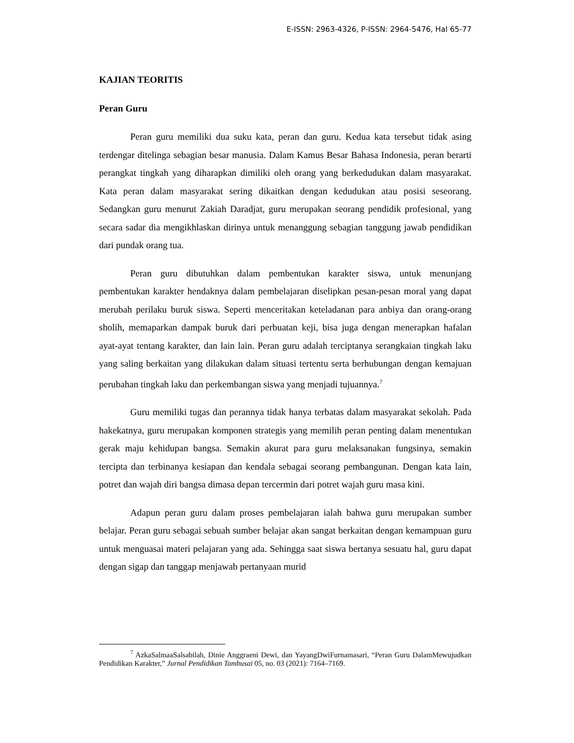E-ISSN: 2963-4326, P-ISSN: 2964-5476, Hal 65-77
KAJIAN TEORITIS
Peran Guru
Peran guru memiliki dua suku kata, peran dan guru. Kedua kata tersebut tidak asing terdengar ditelinga sebagian besar manusia. Dalam Kamus Besar Bahasa Indonesia, peran berarti perangkat tingkah yang diharapkan dimiliki oleh orang yang berkedudukan dalam masyarakat. Kata peran dalam masyarakat sering dikaitkan dengan kedudukan atau posisi seseorang. Sedangkan guru menurut Zakiah Daradjat, guru merupakan seorang pendidik profesional, yang secara sadar dia mengikhlaskan dirinya untuk menanggung sebagian tanggung jawab pendidikan dari pundak orang tua.
Peran guru dibutuhkan dalam pembentukan karakter siswa, untuk menunjang pembentukan karakter hendaknya dalam pembelajaran diselipkan pesan-pesan moral yang dapat merubah perilaku buruk siswa. Seperti menceritakan keteladanan para anbiya dan orang-orang sholih, memaparkan dampak buruk dari perbuatan keji, bisa juga dengan menerapkan hafalan ayat-ayat tentang karakter, dan lain lain. Peran guru adalah terciptanya serangkaian tingkah laku yang saling berkaitan yang dilakukan dalam situasi tertentu serta berhubungan dengan kemajuan perubahan tingkah laku dan perkembangan siswa yang menjadi tujuannya.<sup>7</sup>
Guru memiliki tugas dan perannya tidak hanya terbatas dalam masyarakat sekolah. Pada hakekatnya, guru merupakan komponen strategis yang memilih peran penting dalam menentukan gerak maju kehidupan bangsa. Semakin akurat para guru melaksanakan fungsinya, semakin tercipta dan terbinanya kesiapan dan kendala sebagai seorang pembangunan. Dengan kata lain, potret dan wajah diri bangsa dimasa depan tercermin dari potret wajah guru masa kini.
Adapun peran guru dalam proses pembelajaran ialah bahwa guru merupakan sumber belajar. Peran guru sebagai sebuah sumber belajar akan sangat berkaitan dengan kemampuan guru untuk menguasai materi pelajaran yang ada. Sehingga saat siswa bertanya sesuatu hal, guru dapat dengan sigap dan tanggap menjawab pertanyaan murid
<sup>7</sup> AzkaSalmaaSalsabilah, Dinie Anggraeni Dewi, dan YayangDwiFurnamasari, “Peran Guru DalamMewujudkan Pendidikan Karakter,” Jurnal Pendidikan Tambusai 05, no. 03 (2021): 7164–7169.